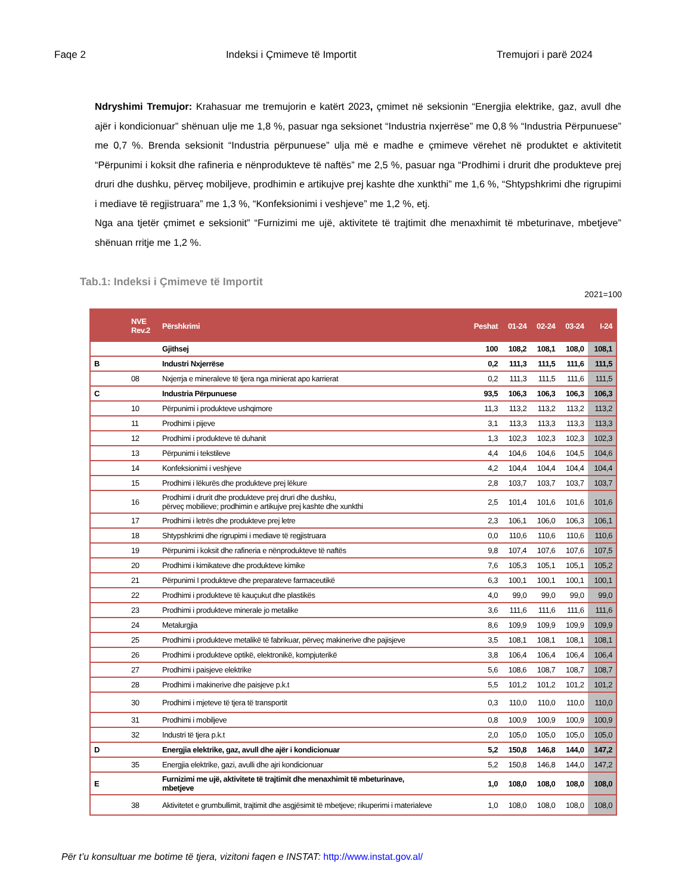Faqe 2 Indeksi i Çmimeve të Importit Tremujori i parë 2024
Ndryshimi Tremujor: Krahasuar me tremujorin e katërt 2023, çmimet në seksionin “Energjia elektrike, gaz, avull dhe ajër i kondicionuar” shënuan ulje me 1,8 %, pasuar nga seksionet “Industria nxjerrëse” me 0,8 % “Industria Përpunuese” me 0,7 %. Brenda seksionit “Industria përpunuese” ulja më e madhe e çmimeve vërehet në produktet e aktivitetit “Përpunimi i koksit dhe rafineria e nënprodukteve të naftës” me 2,5 %, pasuar nga “Prodhimi i drurit dhe produkteve prej druri dhe dushku, përveç mobiljeve, prodhimin e artikujve prej kashte dhe xunkthi” me 1,6 %, “Shtypshkrimi dhe rigrupimi i mediave të regjistruara” me 1,3 %, “Konfeksionimi i veshjeve” me 1,2 %, etj.
Nga ana tjetër çmimet e seksionit” “Furnizimi me ujë, aktivitete të trajtimit dhe menaxhimit të mbeturinave, mbetjeve” shënuan rritje me 1,2 %.
Tab.1: Indeksi i Çmimeve të Importit
2021=100
| | NVE Rev.2 | Përshkrimi | Peshat | 01-24 | 02-24 | 03-24 | I-24 |
| --- | --- | --- | --- | --- | --- | --- | --- |
| | | Gjithsej | 100 | 108,2 | 108,1 | 108,0 | 108,1 |
| B | | Industri Nxjerrëse | 0,2 | 111,3 | 111,5 | 111,6 | 111,5 |
| | 08 | Nxjerrja e mineraleve të tjera nga minierat apo karrierat | 0,2 | 111,3 | 111,5 | 111,6 | 111,5 |
| C | | Industria Përpunuese | 93,5 | 106,3 | 106,3 | 106,3 | 106,3 |
| | 10 | Përpunimi i produkteve ushqimore | 11,3 | 113,2 | 113,2 | 113,2 | 113,2 |
| | 11 | Prodhimi i pijeve | 3,1 | 113,3 | 113,3 | 113,3 | 113,3 |
| | 12 | Prodhimi i produkteve të duhanit | 1,3 | 102,3 | 102,3 | 102,3 | 102,3 |
| | 13 | Përpunimi i tekstileve | 4,4 | 104,6 | 104,6 | 104,5 | 104,6 |
| | 14 | Konfeksionimi i veshjeve | 4,2 | 104,4 | 104,4 | 104,4 | 104,4 |
| | 15 | Prodhimi i lëkurës dhe produkteve prej lëkure | 2,8 | 103,7 | 103,7 | 103,7 | 103,7 |
| | 16 | Prodhimi i drurit dhe produkteve prej druri dhe dushku, përveç mobilieve; prodhimin e artikujve prej kashte dhe xunkthi | 2,5 | 101,4 | 101,6 | 101,6 | 101,6 |
| | 17 | Prodhimi i letrës dhe produkteve prej letre | 2,3 | 106,1 | 106,0 | 106,3 | 106,1 |
| | 18 | Shtypshkrimi dhe rigrupimi i mediave të regjistruara | 0,0 | 110,6 | 110,6 | 110,6 | 110,6 |
| | 19 | Përpunimi i koksit dhe rafineria e nënprodukteve të naftës | 9,8 | 107,4 | 107,6 | 107,6 | 107,5 |
| | 20 | Prodhimi i kimikateve dhe produkteve kimike | 7,6 | 105,3 | 105,1 | 105,1 | 105,2 |
| | 21 | Përpunimi I produkteve dhe preparateve farmaceutikë | 6,3 | 100,1 | 100,1 | 100,1 | 100,1 |
| | 22 | Prodhimi i produkteve të kauçukut dhe plastikës | 4,0 | 99,0 | 99,0 | 99,0 | 99,0 |
| | 23 | Prodhimi i produkteve minerale jo metalike | 3,6 | 111,6 | 111,6 | 111,6 | 111,6 |
| | 24 | Metalurgjia | 8,6 | 109,9 | 109,9 | 109,9 | 109,9 |
| | 25 | Prodhimi i produkteve metalikë të fabrikuar, përveç makinerive dhe pajisjeve | 3,5 | 108,1 | 108,1 | 108,1 | 108,1 |
| | 26 | Prodhimi i produkteve optikë, elektronikë, kompjuterikë | 3,8 | 106,4 | 106,4 | 106,4 | 106,4 |
| | 27 | Prodhimi i paisjeve elektrike | 5,6 | 108,6 | 108,7 | 108,7 | 108,7 |
| | 28 | Prodhimi i makinerive dhe paisjeve p.k.t | 5,5 | 101,2 | 101,2 | 101,2 | 101,2 |
| | 30 | Prodhimi i mjeteve të tjera të transportit | 0,3 | 110,0 | 110,0 | 110,0 | 110,0 |
| | 31 | Prodhimi i mobiljeve | 0,8 | 100,9 | 100,9 | 100,9 | 100,9 |
| | 32 | Industri të tjera p.k.t | 2,0 | 105,0 | 105,0 | 105,0 | 105,0 |
| D | | Energjia elektrike, gaz, avull dhe ajër i kondicionuar | 5,2 | 150,8 | 146,8 | 144,0 | 147,2 |
| | 35 | Energjia elektrike, gazi, avulli dhe ajri kondicionuar | 5,2 | 150,8 | 146,8 | 144,0 | 147,2 |
| E | | Furnizimi me ujë, aktivitete të trajtimit dhe menaxhimit të mbeturinave, mbetjeve | 1,0 | 108,0 | 108,0 | 108,0 | 108,0 |
| | 38 | Aktivitetet e grumbullimit, trajtimit dhe asgjësimit të mbetjeve; rikuperimi i materialeve | 1,0 | 108,0 | 108,0 | 108,0 | 108,0 |
Për t’u konsultuar me botime të tjera, vizitoni faqen e INSTAT: http://www.instat.gov.al/